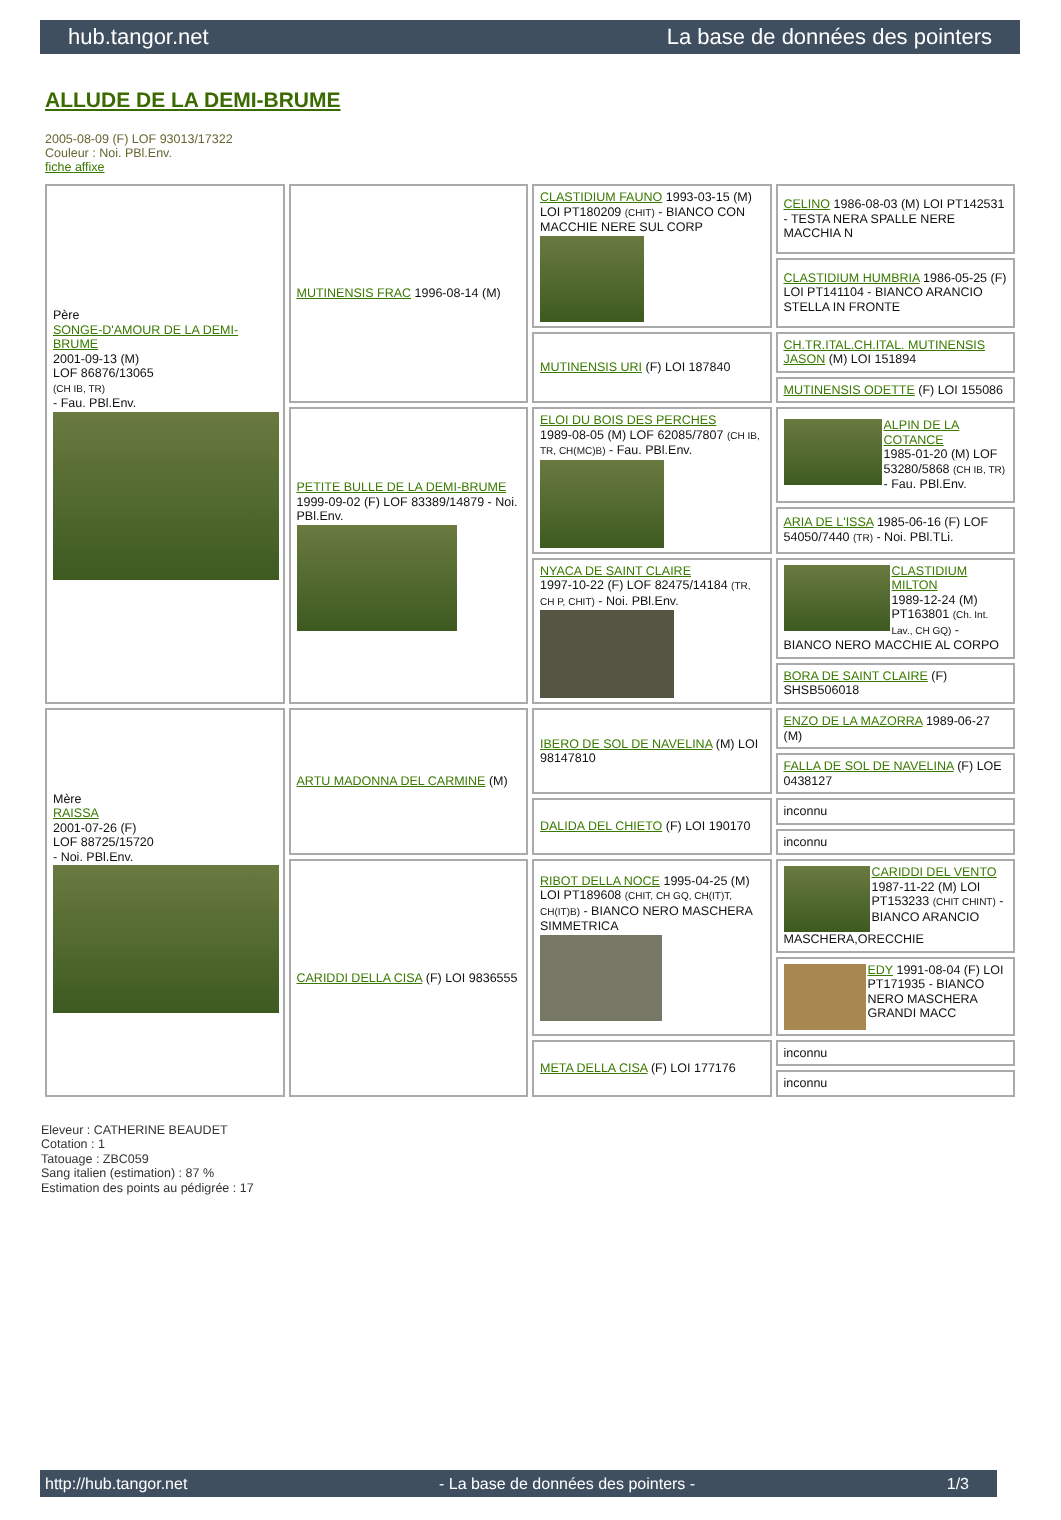hub.tangor.net La base de données des pointers
ALLUDE DE LA DEMI-BRUME
2005-08-09 (F) LOF 93013/17322
Couleur : Noi. PBl.Env.
fiche affixe
| Père SONGE-D'AMOUR DE LA DEMI-BRUME 2001-09-13 (M) LOF 86876/13065 (CH IB, TR) - Fau. PBl.Env. | MUTINENSIS FRAC 1996-08-14 (M) | CLASTIDIUM FAUNO 1993-03-15 (M) LOI PT180209 (CHIT) - BIANCO CON MACCHIE NERE SUL CORP | CELINO 1986-08-03 (M) LOI PT142531 - TESTA NERA SPALLE NERE MACCHIA N |
| | | | CLASTIDIUM HUMBRIA 1986-05-25 (F) LOI PT141104 - BIANCO ARANCIO STELLA IN FRONTE |
| | | MUTINENSIS URI (F) LOI 187840 | CH.TR.ITAL.CH.ITAL. MUTINENSIS JASON (M) LOI 151894 |
| | | | MUTINENSIS ODETTE (F) LOI 155086 |
| | PETITE BULLE DE LA DEMI-BRUME 1999-09-02 (F) LOF 83389/14879 - Noi. PBl.Env. | ELOI DU BOIS DES PERCHES 1989-08-05 (M) LOF 62085/7807 (CH IB, TR, CH(MC)B) - Fau. PBl.Env. | ALPIN DE LA COTANCE 1985-01-20 (M) LOF 53280/5868 (CH IB, TR) - Fau. PBl.Env. |
| | | | ARIA DE L'ISSA 1985-06-16 (F) LOF 54050/7440 (TR) - Noi. PBl.TLi. |
| | | NYACA DE SAINT CLAIRE 1997-10-22 (F) LOF 82475/14184 (TR, CH P, CHIT) - Noi. PBl.Env. | CLASTIDIUM MILTON 1989-12-24 (M) PT163801 (Ch. Int. Lav., CH GQ) - BIANCO NERO MACCHIE AL CORPO |
| | | | BORA DE SAINT CLAIRE (F) SHSB506018 |
| Mère RAISSA 2001-07-26 (F) LOF 88725/15720 - Noi. PBl.Env. | ARTU MADONNA DEL CARMINE (M) | IBERO DE SOL DE NAVELINA (M) LOI 98147810 | ENZO DE LA MAZORRA 1989-06-27 (M) |
| | | | FALLA DE SOL DE NAVELINA (F) LOE 0438127 |
| | | DALIDA DEL CHIETO (F) LOI 190170 | inconnu |
| | | | inconnu |
| | CARIDDI DELLA CISA (F) LOI 9836555 | RIBOT DELLA NOCE 1995-04-25 (M) LOI PT189608 (CHIT, CH GQ, CH(IT)T, CH(IT)B) - BIANCO NERO MASCHERA SIMMETRICA | CARIDDI DEL VENTO 1987-11-22 (M) LOI PT153233 (CHIT CHINT) - BIANCO ARANCIO MASCHERA,ORECCHIE |
| | | | EDY 1991-08-04 (F) LOI PT171935 - BIANCO NERO MASCHERA GRANDI MACC |
| | | META DELLA CISA (F) LOI 177176 | inconnu |
| | | | inconnu |
Eleveur : CATHERINE BEAUDET
Cotation : 1
Tatouage : ZBC059
Sang italien (estimation) : 87 %
Estimation des points au pédigrée : 17
http://hub.tangor.net - La base de données des pointers - 1/3